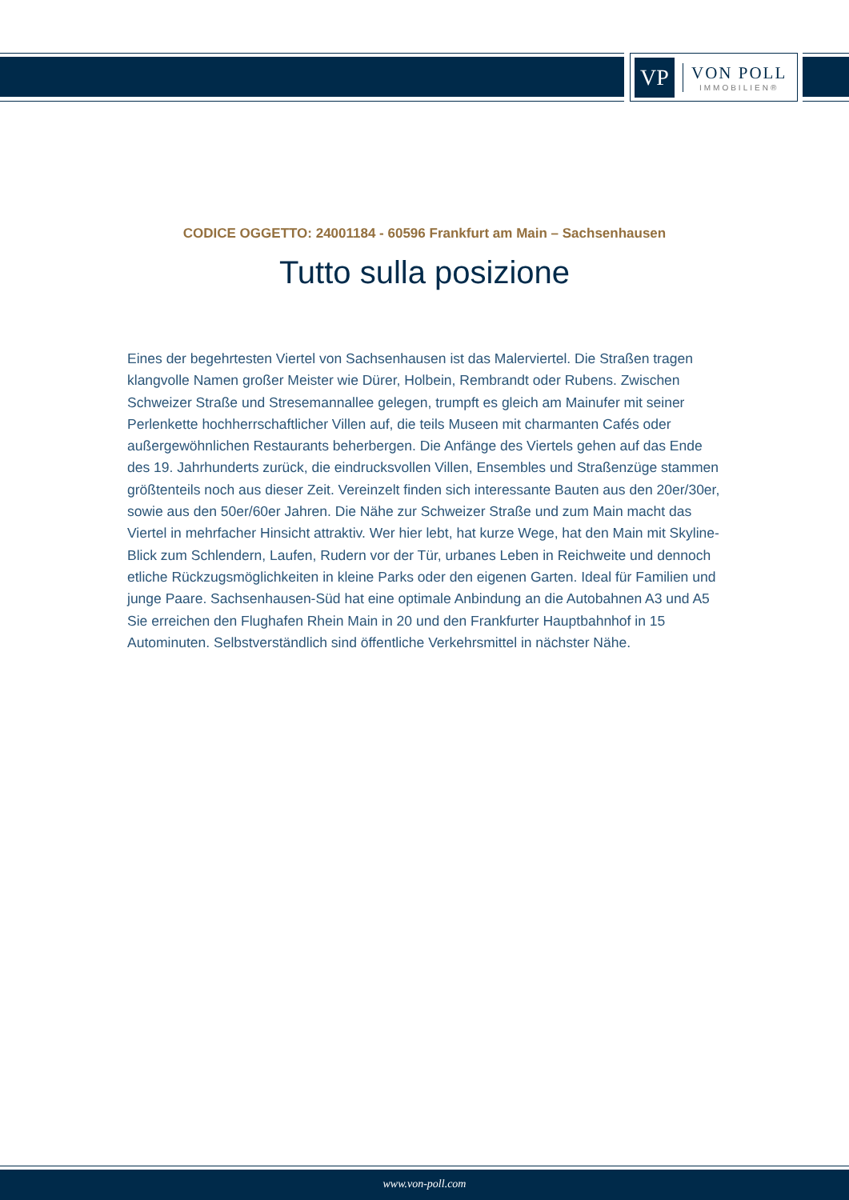VP
VON POLL
IMMOBILIEN®
CODICE OGGETTO: 24001184 - 60596 Frankfurt am Main – Sachsenhausen
Tutto sulla posizione
Eines der begehrtesten Viertel von Sachsenhausen ist das Malerviertel. Die Straßen tragen klangvolle Namen großer Meister wie Dürer, Holbein, Rembrandt oder Rubens. Zwischen Schweizer Straße und Stresemannallee gelegen, trumpft es gleich am Mainufer mit seiner Perlenkette hochherrschaftlicher Villen auf, die teils Museen mit charmanten Cafés oder außergewöhnlichen Restaurants beherbergen. Die Anfänge des Viertels gehen auf das Ende des 19. Jahrhunderts zurück, die eindrucksvollen Villen, Ensembles und Straßenzüge stammen größtenteils noch aus dieser Zeit. Vereinzelt finden sich interessante Bauten aus den 20er/30er, sowie aus den 50er/60er Jahren. Die Nähe zur Schweizer Straße und zum Main macht das Viertel in mehrfacher Hinsicht attraktiv. Wer hier lebt, hat kurze Wege, hat den Main mit Skyline-Blick zum Schlendern, Laufen, Rudern vor der Tür, urbanes Leben in Reichweite und dennoch etliche Rückzugsmöglichkeiten in kleine Parks oder den eigenen Garten. Ideal für Familien und junge Paare. Sachsenhausen-Süd hat eine optimale Anbindung an die Autobahnen A3 und A5 Sie erreichen den Flughafen Rhein Main in 20 und den Frankfurter Hauptbahnhof in 15 Autominuten. Selbstverständlich sind öffentliche Verkehrsmittel in nächster Nähe.
www.von-poll.com